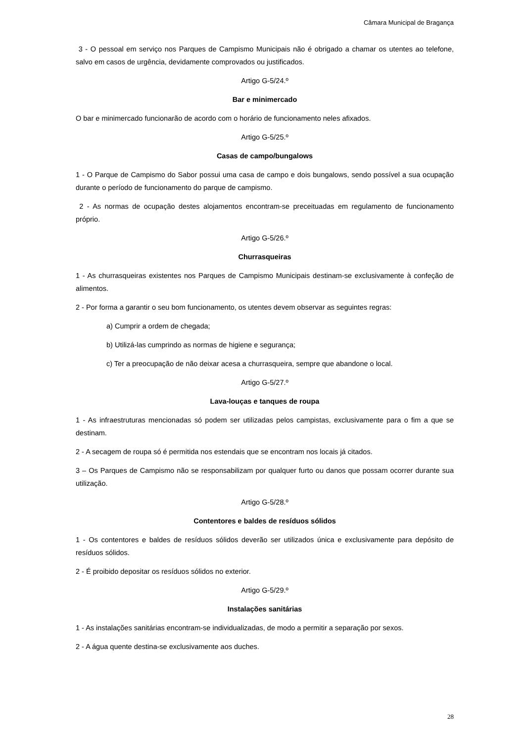Câmara Municipal de Bragança
3 - O pessoal em serviço nos Parques de Campismo Municipais não é obrigado a chamar os utentes ao telefone, salvo em casos de urgência, devidamente comprovados ou justificados.
Artigo G-5/24.º
Bar e minimercado
O bar e minimercado funcionarão de acordo com o horário de funcionamento neles afixados.
Artigo G-5/25.º
Casas de campo/bungalows
1 - O Parque de Campismo do Sabor possui uma casa de campo e dois bungalows, sendo possível a sua ocupação durante o período de funcionamento do parque de campismo.
2 - As normas de ocupação destes alojamentos encontram-se preceituadas em regulamento de funcionamento próprio.
Artigo G-5/26.º
Churrasqueiras
1 - As churrasqueiras existentes nos Parques de Campismo Municipais destinam-se exclusivamente à confeção de alimentos.
2 - Por forma a garantir o seu bom funcionamento, os utentes devem observar as seguintes regras:
a) Cumprir a ordem de chegada;
b) Utilizá-las cumprindo as normas de higiene e segurança;
c) Ter a preocupação de não deixar acesa a churrasqueira, sempre que abandone o local.
Artigo G-5/27.º
Lava-louças e tanques de roupa
1 - As infraestruturas mencionadas só podem ser utilizadas pelos campistas, exclusivamente para o fim a que se destinam.
2 - A secagem de roupa só é permitida nos estendais que se encontram nos locais já citados.
3 – Os Parques de Campismo não se responsabilizam por qualquer furto ou danos que possam ocorrer durante sua utilização.
Artigo G-5/28.º
Contentores e baldes de resíduos sólidos
1 - Os contentores e baldes de resíduos sólidos deverão ser utilizados única e exclusivamente para depósito de resíduos sólidos.
2 - É proibido depositar os resíduos sólidos no exterior.
Artigo G-5/29.º
Instalações sanitárias
1 - As instalações sanitárias encontram-se individualizadas, de modo a permitir a separação por sexos.
2 - A água quente destina-se exclusivamente aos duches.
28